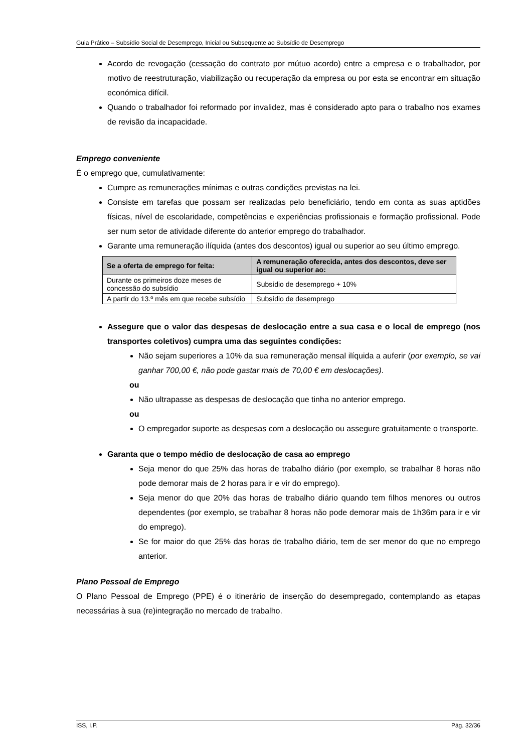Guia Prático – Subsídio Social de Desemprego, Inicial ou Subsequente ao Subsídio de Desemprego
Acordo de revogação (cessação do contrato por mútuo acordo) entre a empresa e o trabalhador, por motivo de reestruturação, viabilização ou recuperação da empresa ou por esta se encontrar em situação económica difícil.
Quando o trabalhador foi reformado por invalidez, mas é considerado apto para o trabalho nos exames de revisão da incapacidade.
Emprego conveniente
É o emprego que, cumulativamente:
Cumpre as remunerações mínimas e outras condições previstas na lei.
Consiste em tarefas que possam ser realizadas pelo beneficiário, tendo em conta as suas aptidões físicas, nível de escolaridade, competências e experiências profissionais e formação profissional. Pode ser num setor de atividade diferente do anterior emprego do trabalhador.
Garante uma remuneração ilíquida (antes dos descontos) igual ou superior ao seu último emprego.
| Se a oferta de emprego for feita: | A remuneração oferecida, antes dos descontos, deve ser igual ou superior ao: |
| --- | --- |
| Durante os primeiros doze meses de concessão do subsídio | Subsídio de desemprego + 10% |
| A partir do 13.º mês em que recebe subsídio | Subsídio de desemprego |
Assegure que o valor das despesas de deslocação entre a sua casa e o local de emprego (nos transportes coletivos) cumpra uma das seguintes condições:
Não sejam superiores a 10% da sua remuneração mensal ilíquida a auferir (por exemplo, se vai ganhar 700,00 €, não pode gastar mais de 70,00 € em deslocações).
ou
Não ultrapasse as despesas de deslocação que tinha no anterior emprego.
ou
O empregador suporte as despesas com a deslocação ou assegure gratuitamente o transporte.
Garanta que o tempo médio de deslocação de casa ao emprego
Seja menor do que 25% das horas de trabalho diário (por exemplo, se trabalhar 8 horas não pode demorar mais de 2 horas para ir e vir do emprego).
Seja menor do que 20% das horas de trabalho diário quando tem filhos menores ou outros dependentes (por exemplo, se trabalhar 8 horas não pode demorar mais de 1h36m para ir e vir do emprego).
Se for maior do que 25% das horas de trabalho diário, tem de ser menor do que no emprego anterior.
Plano Pessoal de Emprego
O Plano Pessoal de Emprego (PPE) é o itinerário de inserção do desempregado, contemplando as etapas necessárias à sua (re)integração no mercado de trabalho.
ISS, I.P. Pág. 32/36